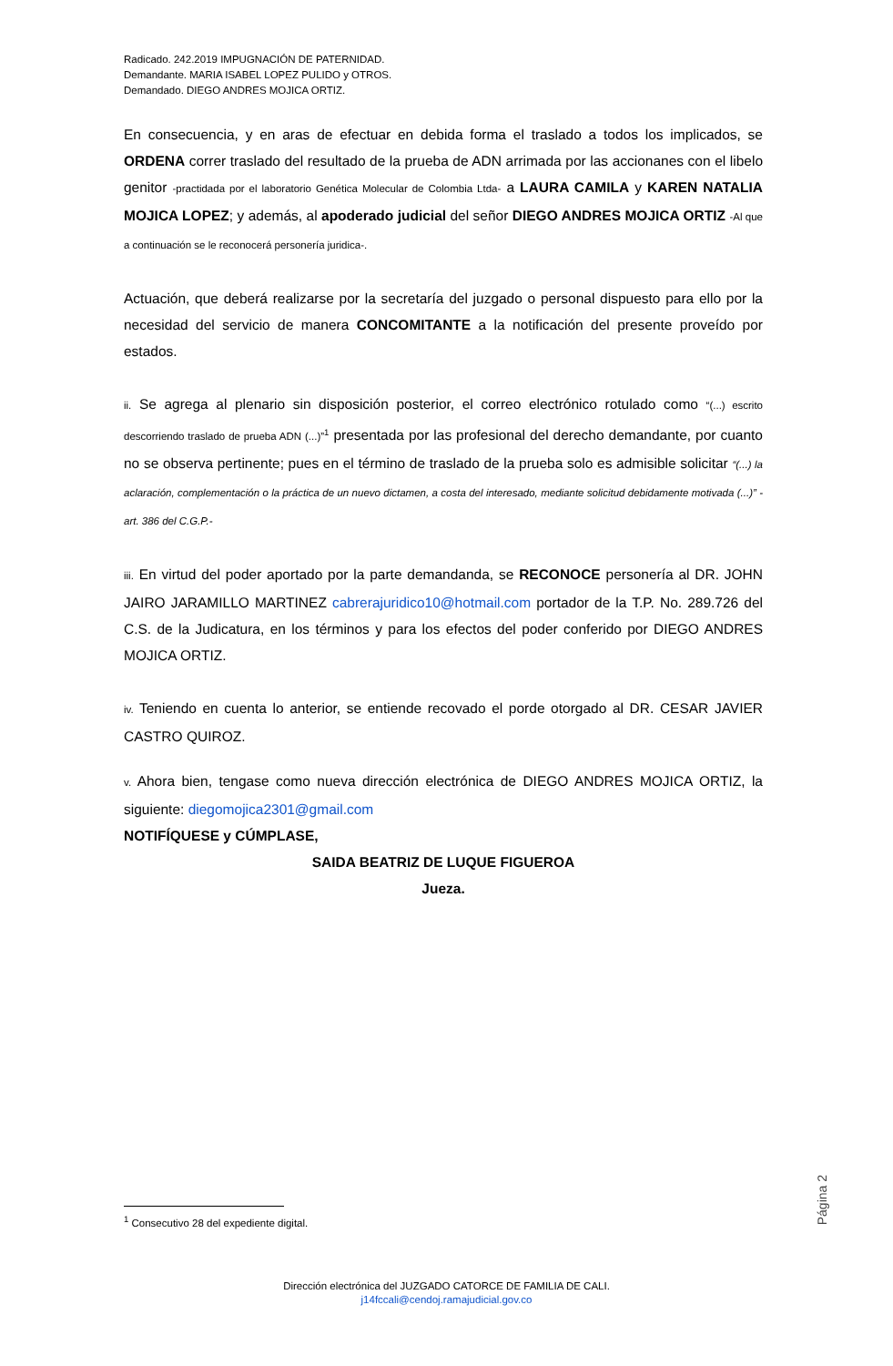Radicado. 242.2019 IMPUGNACIÓN DE PATERNIDAD.
Demandante. MARIA ISABEL LOPEZ PULIDO y OTROS.
Demandado. DIEGO ANDRES MOJICA ORTIZ.
En consecuencia, y en aras de efectuar en debida forma el traslado a todos los implicados, se ORDENA correr traslado del resultado de la prueba de ADN arrimada por las accionanes con el libelo genitor -practidada por el laboratorio Genética Molecular de Colombia Ltda- a LAURA CAMILA y KAREN NATALIA MOJICA LOPEZ; y además, al apoderado judicial del señor DIEGO ANDRES MOJICA ORTIZ -Al que a continuación se le reconocerá personería juridica-.
Actuación, que deberá realizarse por la secretaría del juzgado o personal dispuesto para ello por la necesidad del servicio de manera CONCOMITANTE a la notificación del presente proveído por estados.
ii. Se agrega al plenario sin disposición posterior, el correo electrónico rotulado como “(...) escrito descorriendo traslado de prueba ADN (...)”<sup>1</sup> presentada por las profesional del derecho demandante, por cuanto no se observa pertinente; pues en el término de traslado de la prueba solo es admisible solicitar “(...) la aclaración, complementación o la práctica de un nuevo dictamen, a costa del interesado, mediante solicitud debidamente motivada (...)” -art. 386 del C.G.P.-
iii. En virtud del poder aportado por la parte demandanda, se RECONOCE personería al DR. JOHN JAIRO JARAMILLO MARTINEZ cabrerajuridico10@hotmail.com portador de la T.P. No. 289.726 del C.S. de la Judicatura, en los términos y para los efectos del poder conferido por DIEGO ANDRES MOJICA ORTIZ.
iv. Teniendo en cuenta lo anterior, se entiende recovado el porde otorgado al DR. CESAR JAVIER CASTRO QUIROZ.
v. Ahora bien, tengase como nueva dirección electrónica de DIEGO ANDRES MOJICA ORTIZ, la siguiente: diegomojica2301@gmail.com
NOTIFÍQUESE y CÚMPLASE,
SAIDA BEATRIZ DE LUQUE FIGUEROA
Jueza.
Página 2
<sup>1</sup> Consecutivo 28 del expediente digital.
Dirección electrónica del JUZGADO CATORCE DE FAMILIA DE CALI.
j14fccali@cendoj.ramajudicial.gov.co